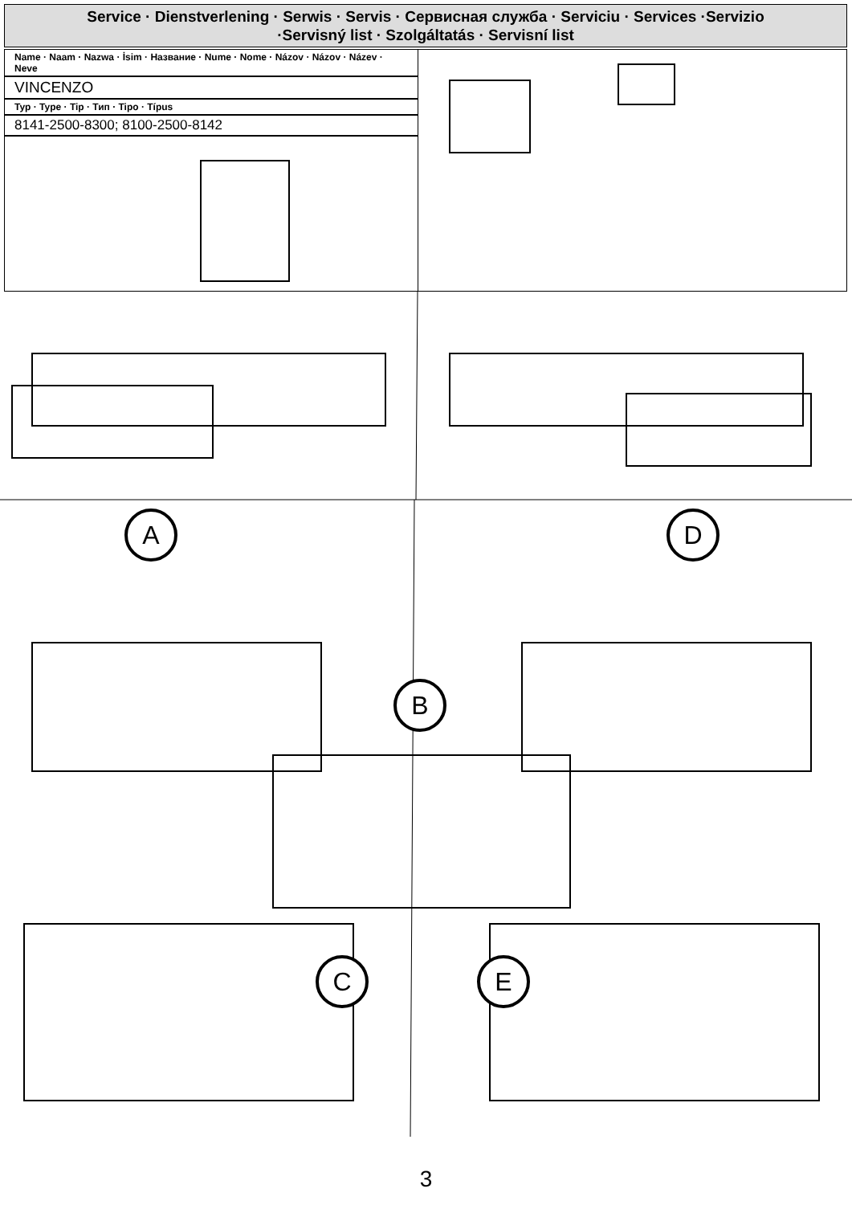Service · Dienstverlening · Serwis · Servis · Сервисная служба · Serviciu · Services ·Servizio
·Servisný list · Szolgáltatás · Servisní list
Name · Naam · Nazwa · İsim · Название · Nume · Nome · Názov · Názov · Název · Neve
VINCENZO
Typ · Type · Tip · Тип · Tipo · Típus
8141-2500-8300; 8100-2500-8142
A D
B
C E
3